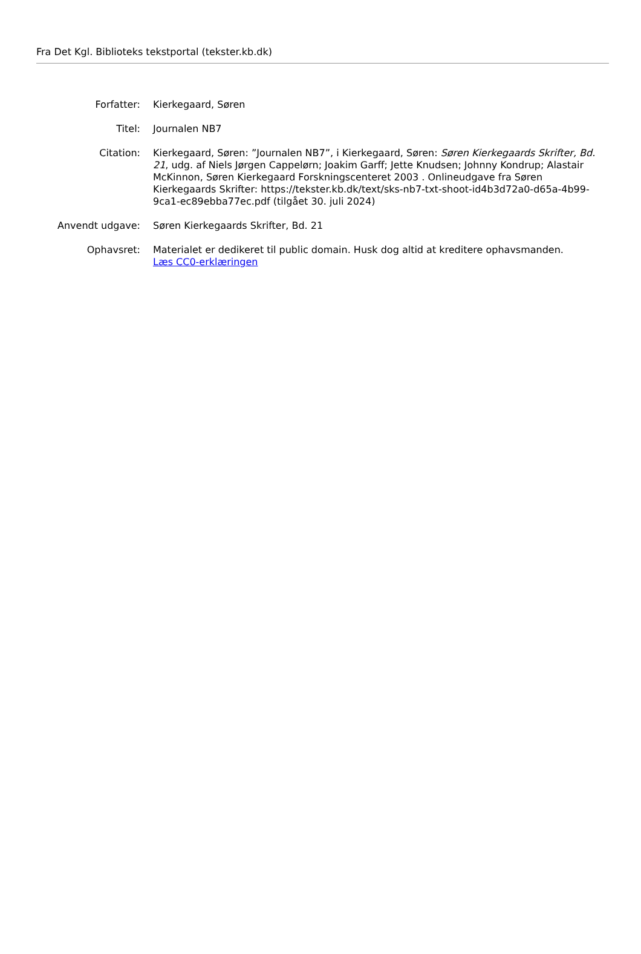Fra Det Kgl. Biblioteks tekstportal (tekster.kb.dk)
Forfatter: Kierkegaard, Søren
Titel: Journalen NB7
Citation: Kierkegaard, Søren: ”Journalen NB7”, i Kierkegaard, Søren: Søren Kierkegaards Skrifter, Bd. 21, udg. af Niels Jørgen Cappelørn; Joakim Garff; Jette Knudsen; Johnny Kondrup; Alastair McKinnon, Søren Kierkegaard Forskningscenteret 2003 . Onlineudgave fra Søren Kierkegaards Skrifter: https://tekster.kb.dk/text/sks-nb7-txt-shoot-id4b3d72a0-d65a-4b99-9ca1-ec89ebba77ec.pdf (tilgået 30. juli 2024)
Anvendt udgave: Søren Kierkegaards Skrifter, Bd. 21
Ophavsret: Materialet er dedikeret til public domain. Husk dog altid at kreditere ophavsmanden.
Læs CC0-erklæringen